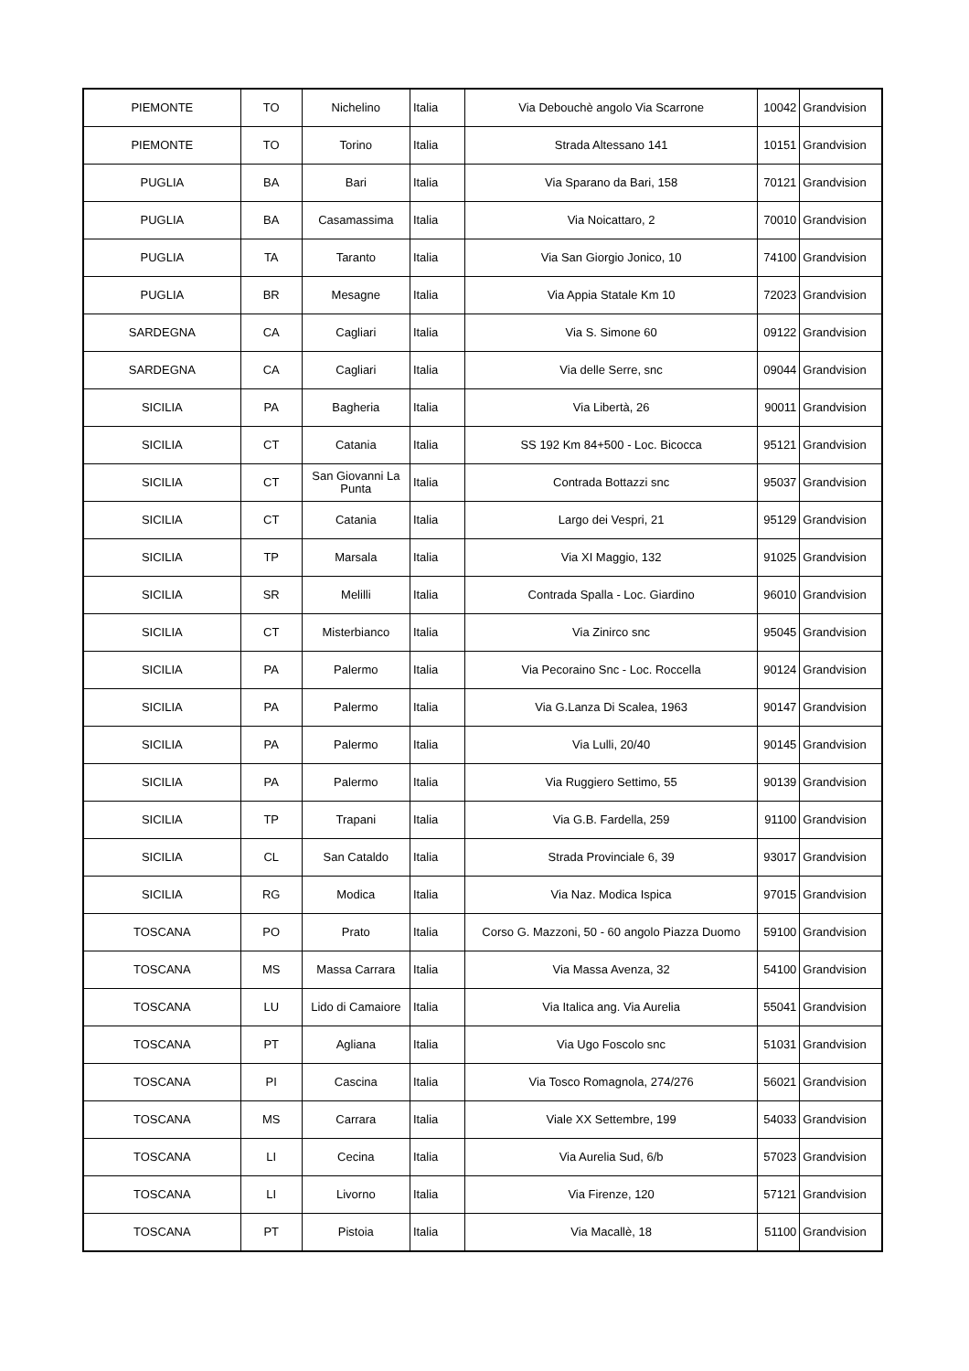| PIEMONTE | TO | Nichelino | Italia | Via Debouchè angolo Via Scarrone | 10042 | Grandvision |
| PIEMONTE | TO | Torino | Italia | Strada Altessano 141 | 10151 | Grandvision |
| PUGLIA | BA | Bari | Italia | Via Sparano da Bari, 158 | 70121 | Grandvision |
| PUGLIA | BA | Casamassima | Italia | Via Noicattaro, 2 | 70010 | Grandvision |
| PUGLIA | TA | Taranto | Italia | Via San Giorgio Jonico, 10 | 74100 | Grandvision |
| PUGLIA | BR | Mesagne | Italia | Via Appia Statale Km 10 | 72023 | Grandvision |
| SARDEGNA | CA | Cagliari | Italia | Via S. Simone 60 | 09122 | Grandvision |
| SARDEGNA | CA | Cagliari | Italia | Via delle Serre, snc | 09044 | Grandvision |
| SICILIA | PA | Bagheria | Italia | Via Libertà, 26 | 90011 | Grandvision |
| SICILIA | CT | Catania | Italia | SS 192 Km 84+500 - Loc. Bicocca | 95121 | Grandvision |
| SICILIA | CT | San Giovanni La Punta | Italia | Contrada Bottazzi snc | 95037 | Grandvision |
| SICILIA | CT | Catania | Italia | Largo dei Vespri, 21 | 95129 | Grandvision |
| SICILIA | TP | Marsala | Italia | Via XI Maggio, 132 | 91025 | Grandvision |
| SICILIA | SR | Melilli | Italia | Contrada Spalla - Loc. Giardino | 96010 | Grandvision |
| SICILIA | CT | Misterbianco | Italia | Via Zinirco snc | 95045 | Grandvision |
| SICILIA | PA | Palermo | Italia | Via Pecoraino Snc - Loc. Roccella | 90124 | Grandvision |
| SICILIA | PA | Palermo | Italia | Via G.Lanza Di Scalea, 1963 | 90147 | Grandvision |
| SICILIA | PA | Palermo | Italia | Via Lulli, 20/40 | 90145 | Grandvision |
| SICILIA | PA | Palermo | Italia | Via Ruggiero Settimo, 55 | 90139 | Grandvision |
| SICILIA | TP | Trapani | Italia | Via G.B. Fardella, 259 | 91100 | Grandvision |
| SICILIA | CL | San Cataldo | Italia | Strada Provinciale 6, 39 | 93017 | Grandvision |
| SICILIA | RG | Modica | Italia | Via Naz. Modica Ispica | 97015 | Grandvision |
| TOSCANA | PO | Prato | Italia | Corso G. Mazzoni, 50 - 60 angolo Piazza Duomo | 59100 | Grandvision |
| TOSCANA | MS | Massa Carrara | Italia | Via Massa Avenza, 32 | 54100 | Grandvision |
| TOSCANA | LU | Lido di Camaiore | Italia | Via Italica ang. Via Aurelia | 55041 | Grandvision |
| TOSCANA | PT | Agliana | Italia | Via Ugo Foscolo snc | 51031 | Grandvision |
| TOSCANA | PI | Cascina | Italia | Via Tosco Romagnola, 274/276 | 56021 | Grandvision |
| TOSCANA | MS | Carrara | Italia | Viale XX Settembre, 199 | 54033 | Grandvision |
| TOSCANA | LI | Cecina | Italia | Via Aurelia Sud, 6/b | 57023 | Grandvision |
| TOSCANA | LI | Livorno | Italia | Via Firenze, 120 | 57121 | Grandvision |
| TOSCANA | PT | Pistoia | Italia | Via Macallè, 18 | 51100 | Grandvision |